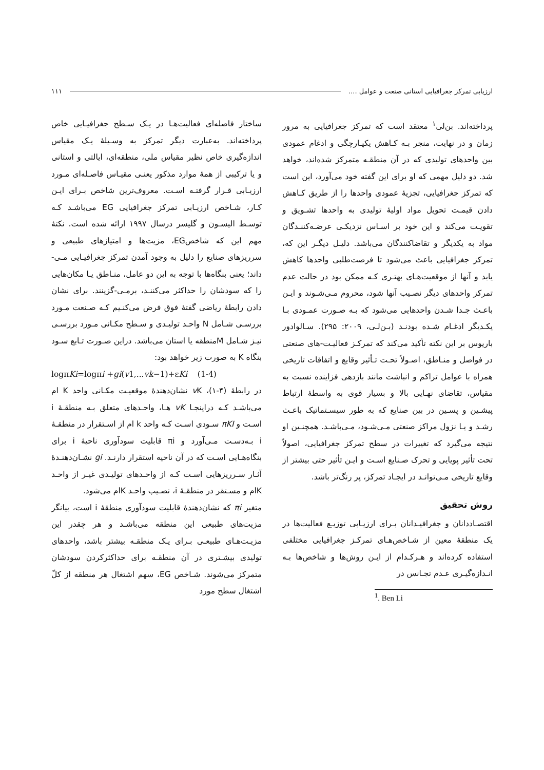ارزیابی تمرکز جغرافیایی استانی صنعت و عوامل .... ۱۱۱
پرداخته‌اند. بن‌لی<sup>۱</sup> معتقد است که تمرکز جغرافیایی به مرور زمان و در نهایت، منجر بـه کـاهش یکپـارچگی و ادغام عمودی بین واحدهای تولیدی که در آن منطقـه متمرکز شده‌اند، خواهد شد. دو دلیل مهمی که او برای این گفته خود می‌آورد، این است که تمرکز جغرافیایی، تجزیهٔ عمودی واحدها را از طریق کـاهش دادن قیمـت تحویل مواد اولیهٔ تولیدی به واحدها تشـویق و تقویـت می‌کند و این خود بر اسـاس نزدیکـی عرضـه‌کننـدگان مواد به یکدیگر و تقاضاکنندگان می‌باشد. دلیـل دیگـر این که، تمرکز جغرافیایی باعث می‌شود تا فرصت‌طلبی واحدها کاهش یابد و آنها از موقعیت‌هـای بهتـری کـه ممکن بود در حالت عدم تمرکز واحدهای دیگر نصـیب آنها شود، محروم مـی‌شـوند و ایـن باعـث جـدا شـدن واحدهایی می‌شود که بـه صـورت عمـودی بـا یکـدیگر ادغـام شـده بودنـد (بـن‌لـی، ۲۰۰۹: ۲۹۵). سـالوادور باریوس بر این نکته تأکید می‌کند که تمرکـز فعالیـت-های صنعتی در فواصل و منـاطق، اصـولاً تحـت تـأثیر وقایع و اتفاقات تاریخی همراه با عوامل تراکم و انباشت مانند بازدهی فزاینده نسبت به مقیاس، تقاضای نهـایی بالا و بسیار قوی به واسطهٔ ارتباط پیشـین و پسـین در بین صنایع که به طور سیسـتماتیک باعـث رشـد و یـا نزول مراکز صنعتی مـی‌شـود، مـی‌باشـد. همچنـین او نتیجه می‌گیرد که تغییرات در سطح تمرکز جغرافیایی، اصولاً تحت تأثیر پویایی و تحرک صـنایع اسـت و ایـن تأثیر حتی بیشتر از وقایع تاریخی مـی‌توانـد در ایجـاد تمرکز، پر رنگ‌تر باشد.
روش تحقیق
اقتصـاددانان و جغرافیـدانان بـرای ارزیـابی توزیـع فعالیت‌ها در یک منطقهٔ معین از شـاخص‌هـای تمرکـز جغرافیایی مختلفی استفاده کرده‌اند و هـرکـدام از ایـن روش‌ها و شاخص‌ها بـه انـدازه‌گیـری عـدم تجـانس در
<sup>1</sup>. Ben Li
ساختار فاصله‌ای فعالیت‌هـا در یـک سـطح جغرافیـایی خاص پرداخته‌اند. به‌عبارت دیگر تمرکز به وسـیلهٔ یـک مقیاس اندازه‌گیری خاص نظیر مقیاس ملی، منطقه‌ای، ایالتی و استانی و یا ترکیبی از همهٔ موارد مذکور یعنـی مقیـاس فاصـله‌ای مـورد ارزیـابی قـرار گرفتـه اسـت. معروف‌ترین شاخص بـرای ایـن کـار، شـاخص ارزیـابی تمرکز جغرافیایی EG می‌باشـد کـه توسـط الیسـون و گلیسر درسال ۱۹۹۷ ارائه شده است. نکتهٔ مهم این که شاخصEG، مزیت‌ها و امتیازهای طبیعی و سرریزهای صنایع را دلیل به وجود آمدن تمرکز جغرافیـایی مـی-داند؛ یعنی بنگاه‌ها با توجه به این دو عامل، منـاطق یـا مکان‌هایی را که سودشان را حداکثر می‌کننـد، برمـی-گزینند. برای نشان دادن رابطهٔ ریاضی گفتهٔ فوق فرض می‌کنـیم کـه صـنعت مـورد بررسـی شـامل N واحـد تولیـدی و سـطح مکـانی مـورد بررسـی نیـز شـامل Mمنطقه یا استان می‌باشد. دراین صـورت تـابع سـود بنگاه K به صورت زیر خواهد بود:
logπKi=logπi +gi(v1,...vk−1)+εKi (1-4)
در رابطهٔ (۴-۱)، v K نشان‌دهندهٔ موقعیـت مکـانی واحد K ام می‌باشـد کـه دراینجـا vK هـا، واحـدهای متعلق بـه منطقـهٔ i اسـت و πKI سـودی اسـت کـه واحد k ام از اسـتقرار در منطقـهٔ i بـه‌دسـت مـی‌آورد و πi قابلیت سودآوری ناحیهٔ i برای بنگاه‌هـایی اسـت که در آن ناحیه استقرار دارنـد. gi نشـان‌دهنـدهٔ آثـار سـرریزهایی اسـت کـه از واحـدهای تولیـدی غیـر از واحـد Kام و مسـتقر در منطقـهٔ i، نصـیب واحـد Kام می‌شود.
متغیر πi که نشان‌دهندهٔ قابلیت سودآوری منطقهٔ i است، بیانگر مزیت‌های طبیعی این منطقه می‌باشـد و هر چقدر این مزیـت‌هـای طبیعـی بـرای یـک منطقـه بیشتر باشد، واحدهای تولیدی بیشـتری در آن منطقـه برای حداکثرکردن سودشان متمرکز می‌شوند. شـاخص EG، سهم اشتغال هر منطقه از کلّ اشتغال سطح مورد